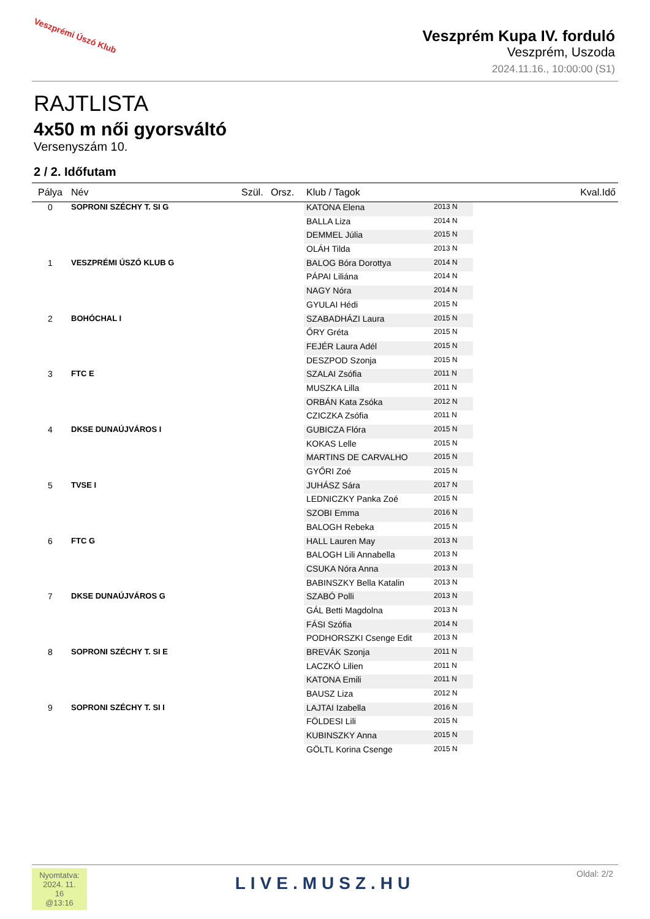Veszprémi Úszó Klub
Veszprém Kupa IV. forduló
Veszprém, Uszoda
2024.11.16., 10:00:00 (S1)
RAJTLISTA
4x50 m női gyorsváltó
Versenyszám 10.
2 / 2. Időfutam
| Pálya | Név | Szül. | Orsz. | Klub / Tagok | | Kval.Idő |
| --- | --- | --- | --- | --- | --- | --- |
| 0 | SOPRONI SZÉCHY T. SI G | | | KATONA Elena | 2013 N | |
| | | | | BALLA Liza | 2014 N | |
| | | | | DEMMEL Júlia | 2015 N | |
| | | | | OLÁH Tilda | 2013 N | |
| 1 | VESZPRÉMI ÚSZÓ KLUB G | | | BALOG Bóra Dorottya | 2014 N | |
| | | | | PÁPAI Liliána | 2014 N | |
| | | | | NAGY Nóra | 2014 N | |
| | | | | GYULAI Hédi | 2015 N | |
| 2 | BOHÓCHAL I | | | SZABADHÁZI Laura | 2015 N | |
| | | | | ŐRY Gréta | 2015 N | |
| | | | | FEJÉR Laura Adél | 2015 N | |
| | | | | DESZPOD Szonja | 2015 N | |
| 3 | FTC E | | | SZALAI Zsófia | 2011 N | |
| | | | | MUSZKA Lilla | 2011 N | |
| | | | | ORBÁN Kata Zsóka | 2012 N | |
| | | | | CZICZKA Zsófia | 2011 N | |
| 4 | DKSE DUNAÚJVÁROS I | | | GUBICZA Flóra | 2015 N | |
| | | | | KOKAS Lelle | 2015 N | |
| | | | | MARTINS DE CARVALHO | 2015 N | |
| | | | | GYŐRI Zoé | 2015 N | |
| 5 | TVSE I | | | JUHÁSZ Sára | 2017 N | |
| | | | | LEDNICZKY Panka Zoé | 2015 N | |
| | | | | SZOBI Emma | 2016 N | |
| | | | | BALOGH Rebeka | 2015 N | |
| 6 | FTC G | | | HALL Lauren May | 2013 N | |
| | | | | BALOGH Lili Annabella | 2013 N | |
| | | | | CSUKA Nóra Anna | 2013 N | |
| | | | | BABINSZKY Bella Katalin | 2013 N | |
| 7 | DKSE DUNAÚJVÁROS G | | | SZABÓ Polli | 2013 N | |
| | | | | GÁL Betti Magdolna | 2013 N | |
| | | | | FÁSI Szófia | 2014 N | |
| | | | | PODHORSZKI Csenge Edit | 2013 N | |
| 8 | SOPRONI SZÉCHY T. SI E | | | BREVÁK Szonja | 2011 N | |
| | | | | LACZKÓ Lilien | 2011 N | |
| | | | | KATONA Emili | 2011 N | |
| | | | | BAUSZ Liza | 2012 N | |
| 9 | SOPRONI SZÉCHY T. SI I | | | LAJTAI Izabella | 2016 N | |
| | | | | FÖLDESI Lili | 2015 N | |
| | | | | KUBINSZKY Anna | 2015 N | |
| | | | | GÖLTL Korina Csenge | 2015 N | |
Nyomtatva:
2024. 11. 16
@13:16
LIVE.MUSZ.HU
Oldal: 2/2